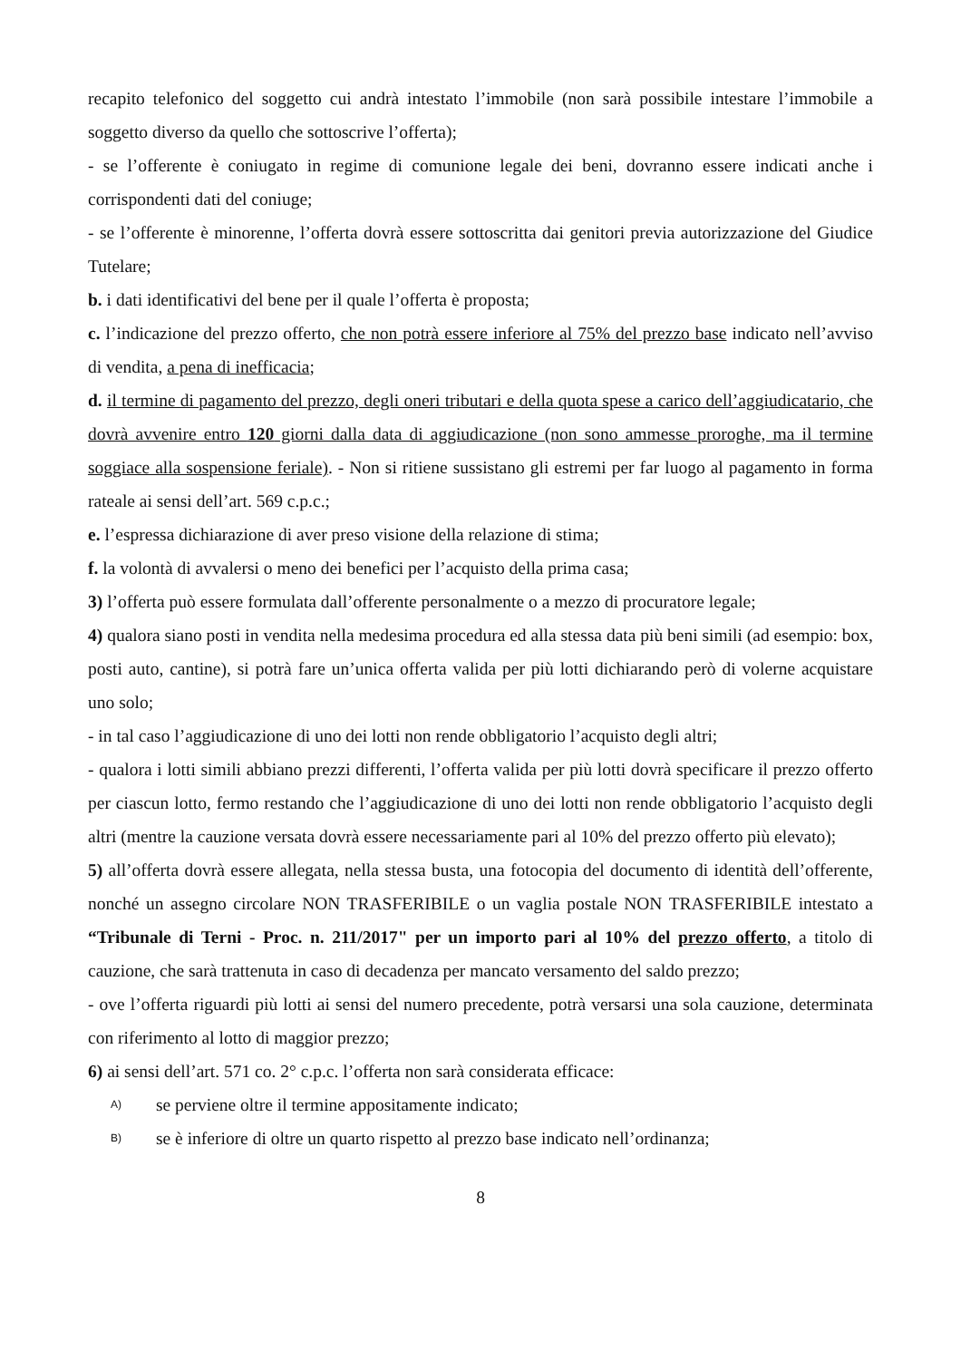recapito telefonico del soggetto cui andrà intestato l’immobile (non sarà possibile intestare l’immobile a soggetto diverso da quello che sottoscrive l’offerta);
- se l’offerente è coniugato in regime di comunione legale dei beni, dovranno essere indicati anche i corrispondenti dati del coniuge;
- se l’offerente è minorenne, l’offerta dovrà essere sottoscritta dai genitori previa autorizzazione del Giudice Tutelare;
b. i dati identificativi del bene per il quale l’offerta è proposta;
c. l’indicazione del prezzo offerto, che non potrà essere inferiore al 75% del prezzo base indicato nell’avviso di vendita, a pena di inefficacia;
d. il termine di pagamento del prezzo, degli oneri tributari e della quota spese a carico dell’aggiudicatario, che dovrà avvenire entro 120 giorni dalla data di aggiudicazione (non sono ammesse proroghe, ma il termine soggiace alla sospensione feriale). - Non si ritiene sussistano gli estremi per far luogo al pagamento in forma rateale ai sensi dell’art. 569 c.p.c.;
e. l’espressa dichiarazione di aver preso visione della relazione di stima;
f. la volontà di avvalersi o meno dei benefici per l’acquisto della prima casa;
3) l’offerta può essere formulata dall’offerente personalmente o a mezzo di procuratore legale;
4) qualora siano posti in vendita nella medesima procedura ed alla stessa data più beni simili (ad esempio: box, posti auto, cantine), si potrà fare un’unica offerta valida per più lotti dichiarando però di volerne acquistare uno solo;
- in tal caso l’aggiudicazione di uno dei lotti non rende obbligatorio l’acquisto degli altri;
- qualora i lotti simili abbiano prezzi differenti, l’offerta valida per più lotti dovrà specificare il prezzo offerto per ciascun lotto, fermo restando che l’aggiudicazione di uno dei lotti non rende obbligatorio l’acquisto degli altri (mentre la cauzione versata dovrà essere necessariamente pari al 10% del prezzo offerto più elevato);
5) all’offerta dovrà essere allegata, nella stessa busta, una fotocopia del documento di identità dell’offerente, nonché un assegno circolare NON TRASFERIBILE o un vaglia postale NON TRASFERIBILE intestato a “Tribunale di Terni - Proc. n. 211/2017" per un importo pari al 10% del prezzo offerto, a titolo di cauzione, che sarà trattenuta in caso di decadenza per mancato versamento del saldo prezzo;
- ove l’offerta riguardi più lotti ai sensi del numero precedente, potrà versarsi una sola cauzione, determinata con riferimento al lotto di maggior prezzo;
6) ai sensi dell’art. 571 co. 2° c.p.c. l’offerta non sarà considerata efficace:
A) se perviene oltre il termine appositamente indicato;
B) se è inferiore di oltre un quarto rispetto al prezzo base indicato nell’ordinanza;
8